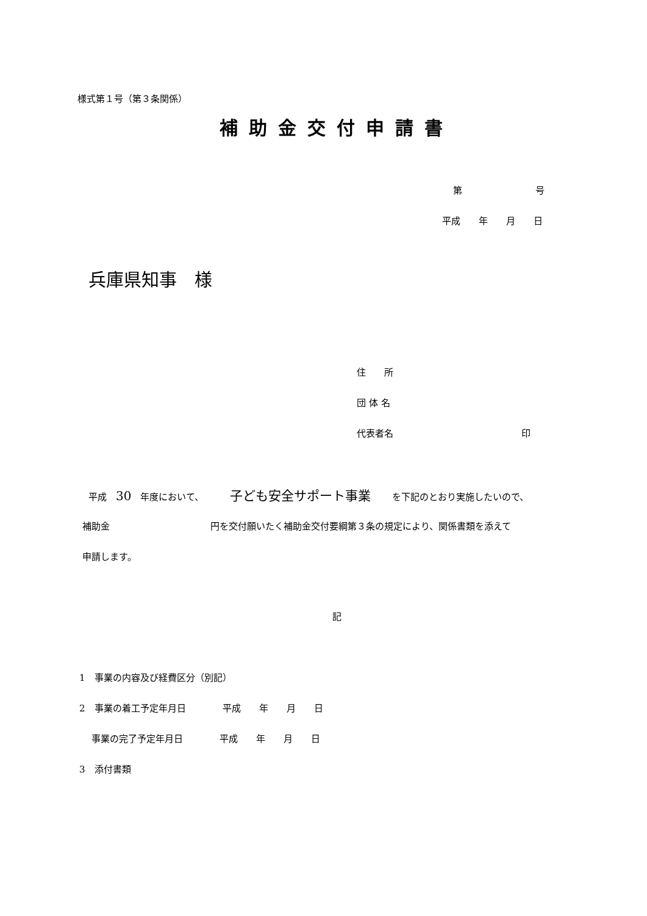様式第１号（第３条関係）
補助金交付申請書
第　　　　　　　　号
平成　　年　　月　　日
兵庫県知事　様
住　　所
団 体 名
代表者名　　　　　　　　　　　　　　印
平成　30　年度において、　　　 子ども安全サポート事業　　 を下記のとおり実施したいので、
補助金　　　　　　　　　　　円を交付願いたく補助金交付要綱第３条の規定により、関係書類を添えて
申請します。
記
1　事業の内容及び経費区分（別記）
2　事業の着工予定年月日　　　　平成　　年　　月　　日
　 事業の完了予定年月日　　　　平成　　年　　月　　日
3　添付書類